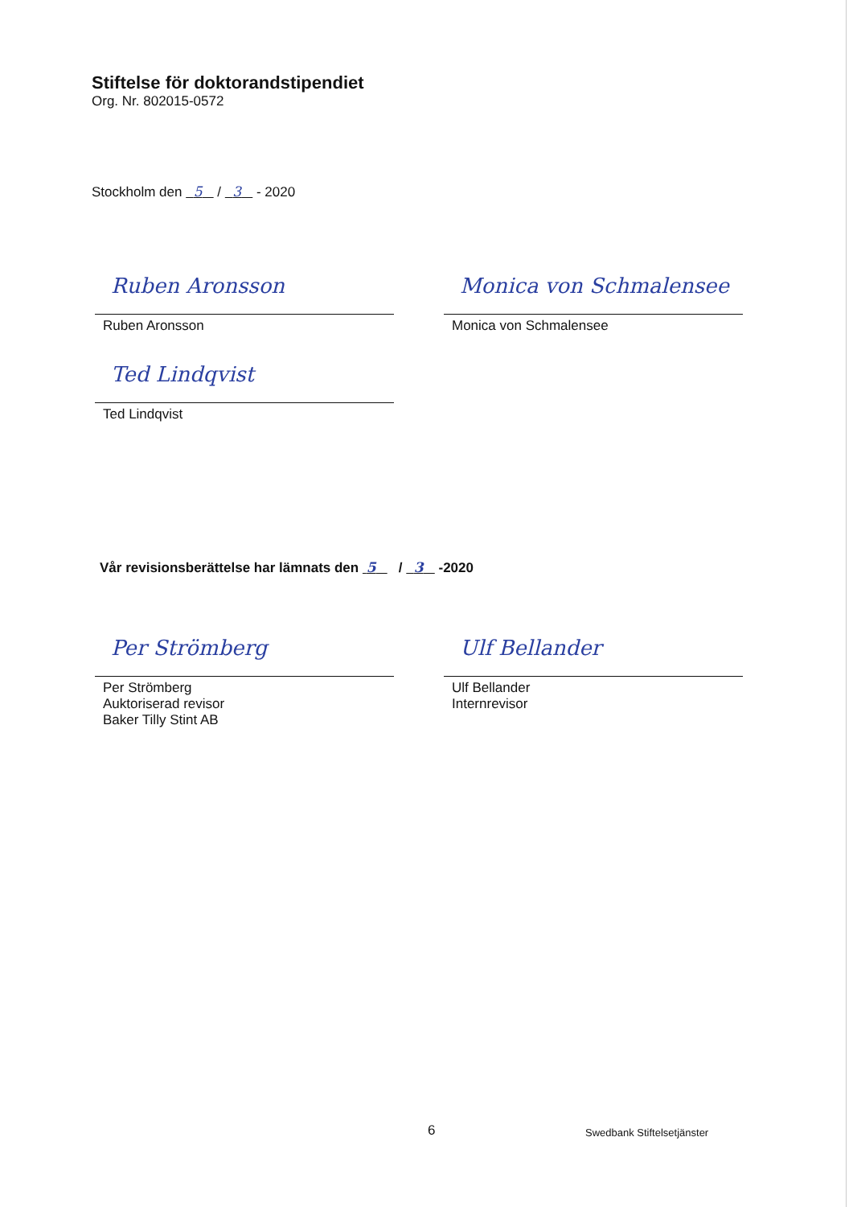Stiftelse för doktorandstipendiet
Org. Nr. 802015-0572
Stockholm den 5 / 3 - 2020
Ruben Aronsson
Ruben Aronsson
Monica von Schmalensee
Monica von Schmalensee
Ted Lindqvist
Ted Lindqvist
Vår revisionsberättelse har lämnats den 5 / 3 -2020
Per Strömberg
Per Strömberg
Auktoriserad revisor
Baker Tilly Stint AB
Ulf Bellander
Ulf Bellander
Internrevisor
6 Swedbank Stiftelsetjänster